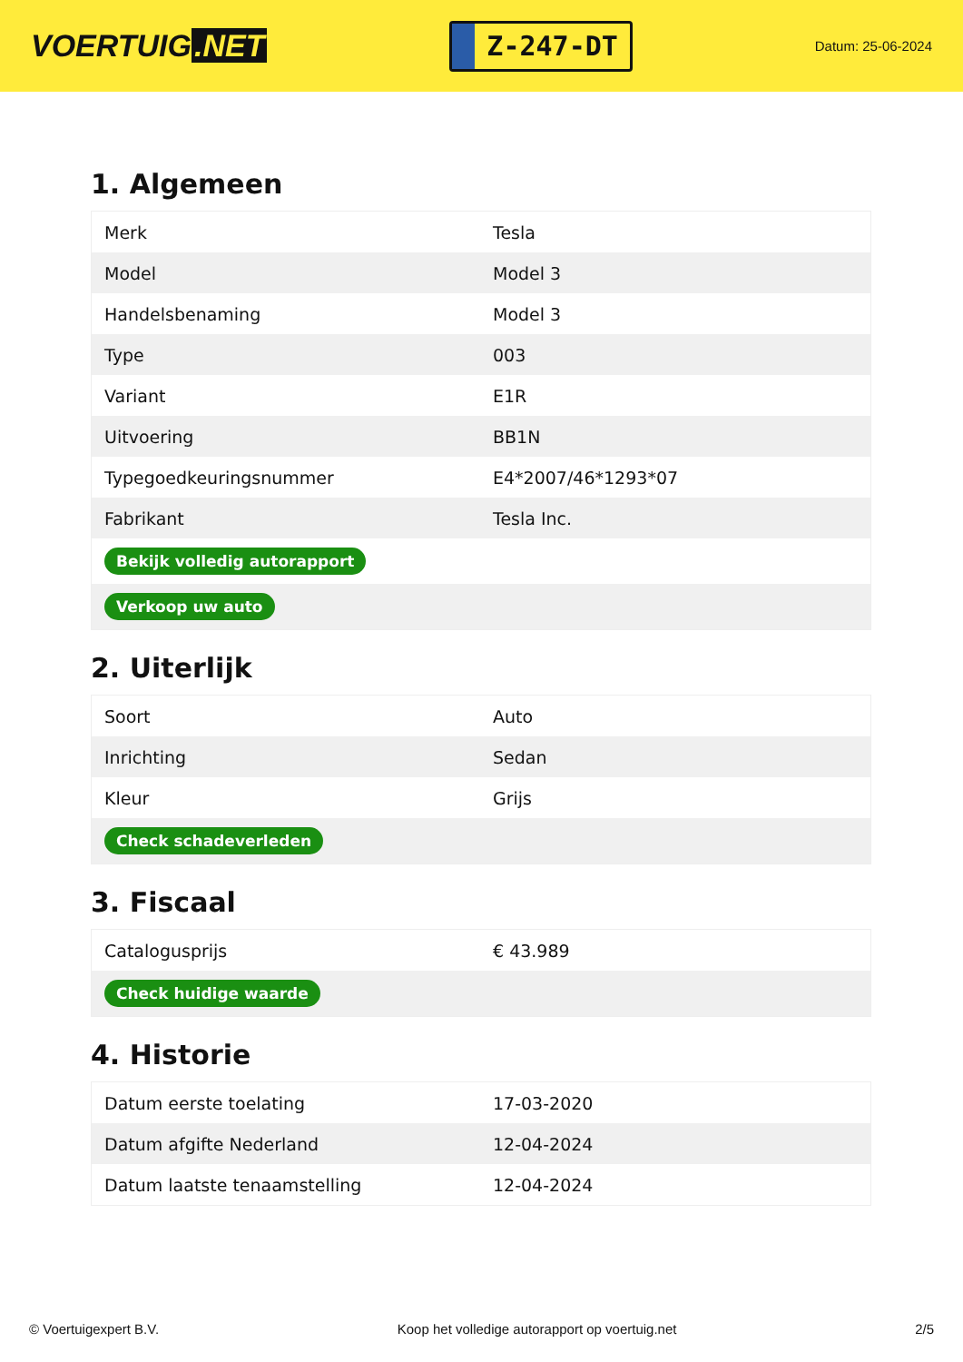VOERTUIG.NET
Z-247-DT
Datum: 25-06-2024
1. Algemeen
| Merk | Tesla |
| Model | Model 3 |
| Handelsbenaming | Model 3 |
| Type | 003 |
| Variant | E1R |
| Uitvoering | BB1N |
| Typegoedkeuringsnummer | E4*2007/46*1293*07 |
| Fabrikant | Tesla Inc. |
| Bekijk volledig autorapport | |
| Verkoop uw auto | |
2. Uiterlijk
| Soort | Auto |
| Inrichting | Sedan |
| Kleur | Grijs |
| Check schadeverleden | |
3. Fiscaal
| Catalogusprijs | € 43.989 |
| Check huidige waarde | |
4. Historie
| Datum eerste toelating | 17-03-2020 |
| Datum afgifte Nederland | 12-04-2024 |
| Datum laatste tenaamstelling | 12-04-2024 |
© Voertuigexpert B.V. Koop het volledige autorapport op voertuig.net 2/5